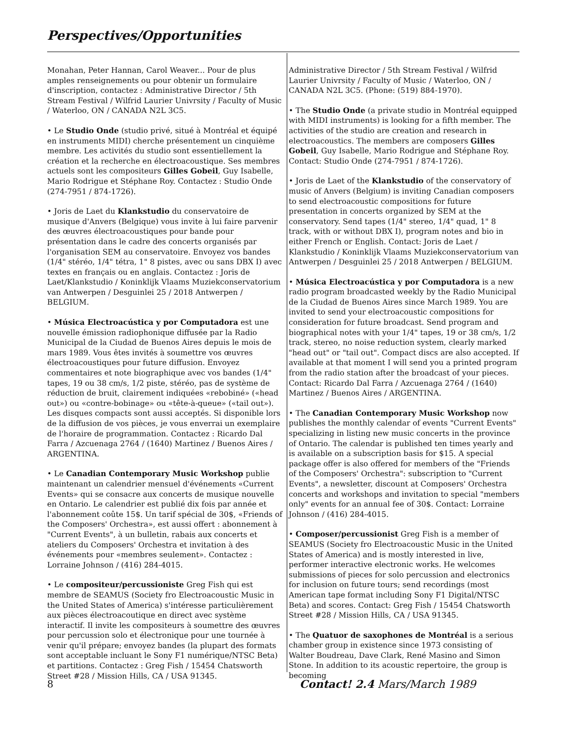Perspectives/Opportunities
Monahan, Peter Hannan, Carol Weaver... Pour de plus amples renseignements ou pour obtenir un formulaire d'inscription, contactez : Administrative Director / 5th Stream Festival / Wilfrid Laurier Univrsity / Faculty of Music / Waterloo, ON / CANADA N2L 3C5.
• Le Studio Onde (studio privé, situé à Montréal et équipé en instruments MIDI) cherche présentement un cinquième membre. Les activités du studio sont essentiellement la création et la recherche en électroacoustique. Ses membres actuels sont les compositeurs Gilles Gobeil, Guy Isabelle, Mario Rodrigue et Stéphane Roy. Contactez : Studio Onde (274-7951 / 874-1726).
• Joris de Laet du Klankstudio du conservatoire de musique d'Anvers (Belgique) vous invite à lui faire parvenir des œuvres électroacoustiques pour bande pour présentation dans le cadre des concerts organisés par l'organisation SEM au conservatoire. Envoyez vos bandes (1/4" stéréo, 1/4" tétra, 1" 8 pistes, avec ou sans DBX I) avec textes en français ou en anglais. Contactez : Joris de Laet/Klankstudio / Koninklijk Vlaams Muziekconservatorium van Antwerpen / Desguinlei 25 / 2018 Antwerpen / BELGIUM.
• Música Electroacústica y por Computadora est une nouvelle émission radiophonique diffusée par la Radio Municipal de la Ciudad de Buenos Aires depuis le mois de mars 1989. Vous êtes invités à soumettre vos œuvres électroacoustiques pour future diffusion. Envoyez commentaires et note biographique avec vos bandes (1/4" tapes, 19 ou 38 cm/s, 1/2 piste, stéréo, pas de système de réduction de bruit, clairement indiquées «rebobiné» («head out») ou «contre-bobinage» ou «tête-à-queue» («tail out»). Les disques compacts sont aussi acceptés. Si disponible lors de la diffusion de vos pièces, je vous enverrai un exemplaire de l'horaire de programmation. Contactez : Ricardo Dal Farra / Azcuenaga 2764 / (1640) Martinez / Buenos Aires / ARGENTINA.
• Le Canadian Contemporary Music Workshop publie maintenant un calendrier mensuel d'événements «Current Events» qui se consacre aux concerts de musique nouvelle en Ontario. Le calendrier est publié dix fois par année et l'abonnement coûte 15$. Un tarif spécial de 30$, «Friends of the Composers' Orchestra», est aussi offert : abonnement à "Current Events", à un bulletin, rabais aux concerts et ateliers du Composers' Orchestra et invitation à des événements pour «membres seulement». Contactez : Lorraine Johnson / (416) 284-4015.
• Le compositeur/percussioniste Greg Fish qui est membre de SEAMUS (Society fro Electroacoustic Music in the United States of America) s'intéresse particulièrement aux pièces électroacoutique en direct avec système interactif. Il invite les compositeurs à soumettre des œuvres pour percussion solo et électronique pour une tournée à venir qu'il prépare; envoyez bandes (la plupart des formats sont acceptable incluant le Sony F1 numérique/NTSC Beta) et partitions. Contactez : Greg Fish / 15454 Chatsworth Street #28 / Mission Hills, CA / USA 91345.
Administrative Director / 5th Stream Festival / Wilfrid Laurier Univrsity / Faculty of Music / Waterloo, ON / CANADA N2L 3C5. (Phone: (519) 884-1970).
• The Studio Onde (a private studio in Montréal equipped with MIDI instruments) is looking for a fifth member. The activities of the studio are creation and research in electroacoustics. The members are composers Gilles Gobeil, Guy Isabelle, Mario Rodrigue and Stéphane Roy. Contact: Studio Onde (274-7951 / 874-1726).
• Joris de Laet of the Klankstudio of the conservatory of music of Anvers (Belgium) is inviting Canadian composers to send electroacoustic compositions for future presentation in concerts organized by SEM at the conservatory. Send tapes (1/4" stereo, 1/4" quad, 1" 8 track, with or without DBX I), program notes and bio in either French or English. Contact: Joris de Laet / Klankstudio / Koninklijk Vlaams Muziekconservatorium van Antwerpen / Desguinlei 25 / 2018 Antwerpen / BELGIUM.
• Música Electroacústica y por Computadora is a new radio program broadcasted weekly by the Radio Municipal de la Ciudad de Buenos Aires since March 1989. You are invited to send your electroacoustic compositions for consideration for future broadcast. Send program and biographical notes with your 1/4" tapes, 19 or 38 cm/s, 1/2 track, stereo, no noise reduction system, clearly marked "head out" or "tail out". Compact discs are also accepted. If available at that moment I will send you a printed program from the radio station after the broadcast of your pieces. Contact: Ricardo Dal Farra / Azcuenaga 2764 / (1640) Martinez / Buenos Aires / ARGENTINA.
• The Canadian Contemporary Music Workshop now publishes the monthly calendar of events "Current Events" specializing in listing new music concerts in the province of Ontario. The calendar is published ten times yearly and is available on a subscription basis for $15. A special package offer is also offered for members of the "Friends of the Composers' Orchestra": subscription to "Current Events", a newsletter, discount at Composers' Orchestra concerts and workshops and invitation to special "members only" events for an annual fee of 30$. Contact: Lorraine Johnson / (416) 284-4015.
• Composer/percussionist Greg Fish is a member of SEAMUS (Society fro Electroacoustic Music in the United States of America) and is mostly interested in live, performer interactive electronic works. He welcomes submissions of pieces for solo percussion and electronics for inclusion on future tours; send recordings (most American tape format including Sony F1 Digital/NTSC Beta) and scores. Contact: Greg Fish / 15454 Chatsworth Street #28 / Mission Hills, CA / USA 91345.
• The Quatuor de saxophones de Montréal is a serious chamber group in existence since 1973 consisting of Walter Boudreau, Dave Clark, René Masino and Simon Stone. In addition to its acoustic repertoire, the group is becoming
8 Contact! 2.4 Mars/March 1989